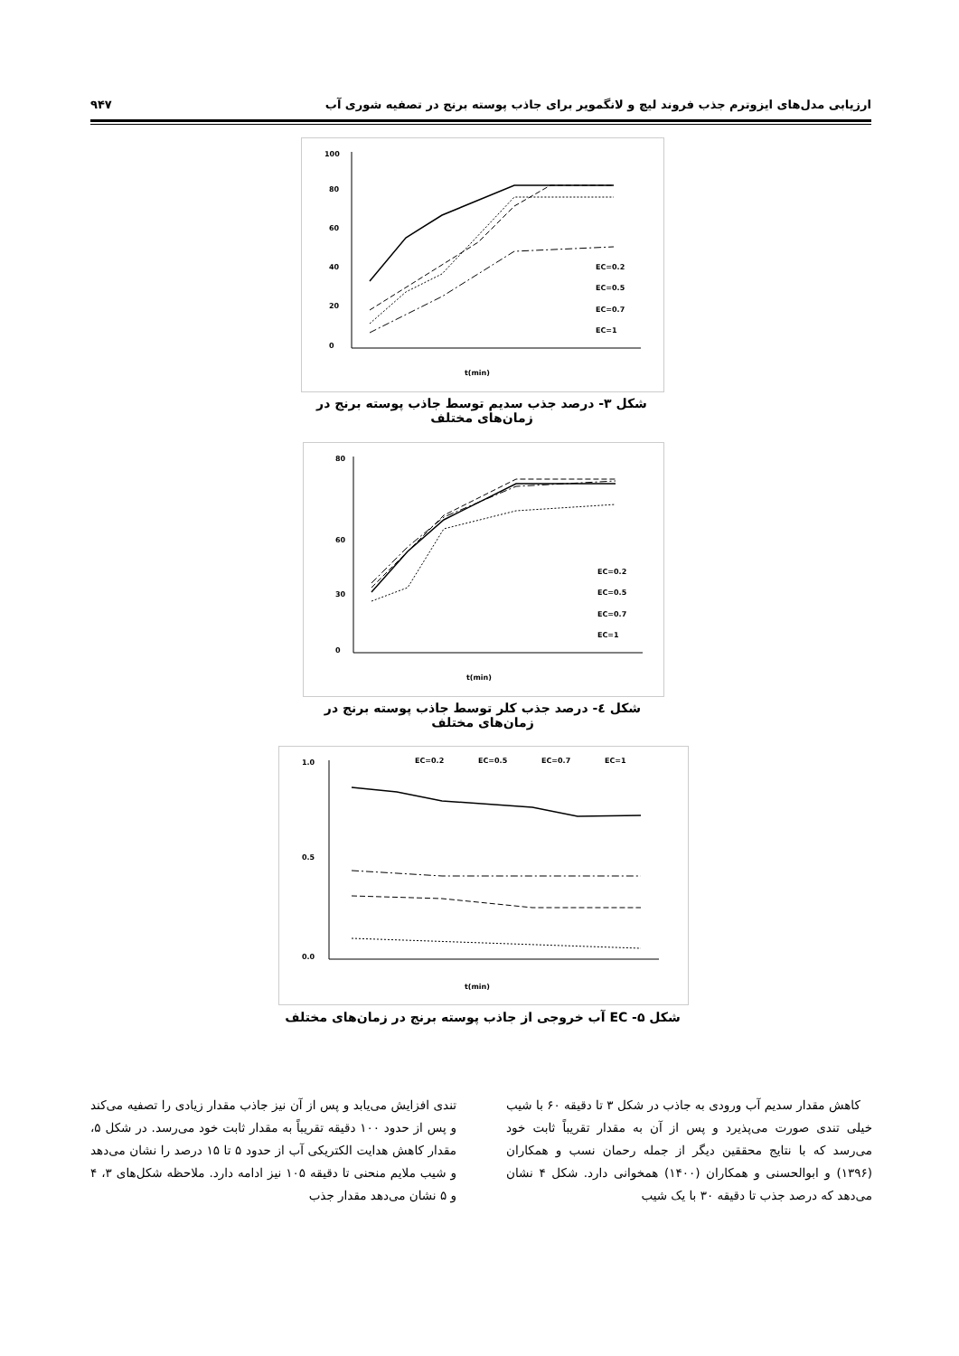ارزیابی مدل‌های ایزوترم جذب فروند لیچ و لانگمویر برای جاذب پوسته برنج در تصفیه شوری آب ۹۴۷
100
0
20
40
60
80
t(min)
EC=0.2
EC=0.5
EC=0.7
EC=1
شکل ۳- درصد جذب سدیم توسط جاذب پوسته برنج در زمان‌های مختلف
80
0
30
60
t(min)
EC=0.2
EC=0.5
EC=0.7
EC=1
شکل ٤- درصد جذب کلر توسط جاذب پوسته برنج در زمان‌های مختلف
1.0
0.5
0.0
t(min)
EC=0.2
EC=0.5
EC=0.7
EC=1
شکل ۵- EC آب خروجی از جاذب پوسته برنج در زمان‌های مختلف
کاهش مقدار سدیم آب ورودی به جاذب در شکل ۳ تا دقیقه ۶۰ با شیب خیلی تندی صورت می‌پذیرد و پس از آن به مقدار تقریباً ثابت خود می‌رسد که با نتایج محققین دیگر از جمله رحمان نسب و همکاران (۱۳۹۶) و ابوالحسنی و همکاران (۱۴۰۰) همخوانی دارد. شکل ۴ نشان می‌دهد که درصد جذب تا دقیقه ۳۰ با یک شیب
تندی افزایش می‌یابد و پس از آن نیز جاذب مقدار زیادی را تصفیه می‌کند و پس از حدود ۱۰۰ دقیقه تقریباً به مقدار ثابت خود می‌رسد. در شکل ۵، مقدار کاهش هدایت الکتریکی آب از حدود ۵ تا ۱۵ درصد را نشان می‌دهد و شیب ملایم منحنی تا دقیقه ۱۰۵ نیز ادامه دارد. ملاحظه شکل‌های ۳، ۴ و ۵ نشان می‌دهد مقدار جذب